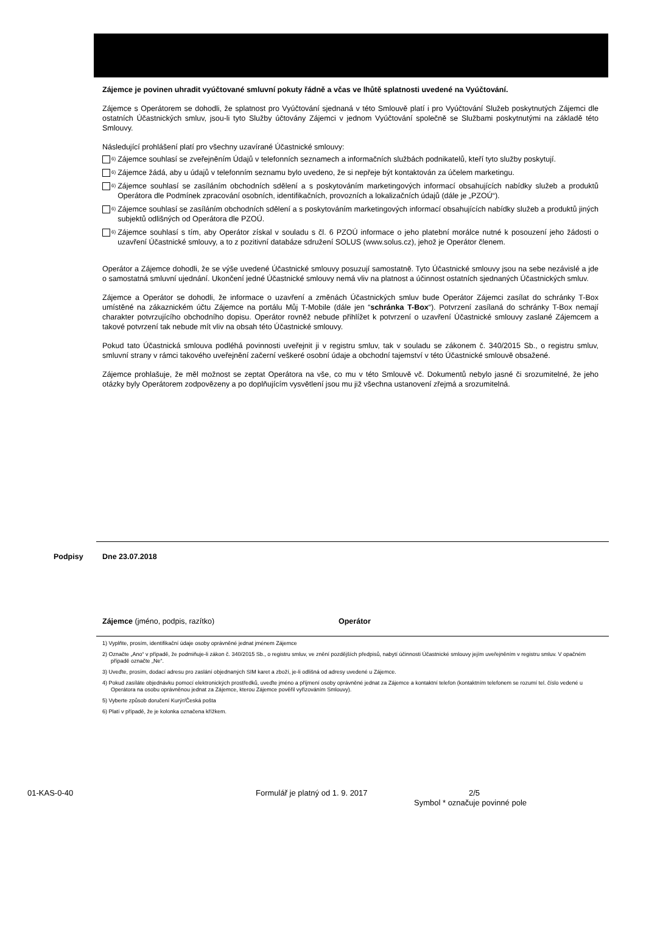Zájemce je povinen uhradit vyúčtované smluvní pokuty řádně a včas ve lhůtě splatnosti uvedené na Vyúčtování.
Zájemce s Operátorem se dohodli, že splatnost pro Vyúčtování sjednaná v této Smlouvě platí i pro Vyúčtování Služeb poskytnutých Zájemci dle ostatních Účastnických smluv, jsou-li tyto Služby účtovány Zájemci v jednom Vyúčtování společně se Službami poskytnutými na základě této Smlouvy.
Následující prohlášení platí pro všechny uzavírané Účastnické smlouvy:
<sup>6)</sup>
Zájemce souhlasí se zveřejněním Údajů v telefonních seznamech a informačních službách podnikatelů, kteří tyto služby poskytují.
<sup>6)</sup>
Zájemce žádá, aby u údajů v telefonním seznamu bylo uvedeno, že si nepřeje být kontaktován za účelem marketingu.
<sup>6)</sup>
Zájemce souhlasí se zasíláním obchodních sdělení a s poskytováním marketingových informací obsahujících nabídky služeb a produktů Operátora dle Podmínek zpracování osobních, identifikačních, provozních a lokalizačních údajů (dále je „PZOÚ“).
<sup>6)</sup>
Zájemce souhlasí se zasíláním obchodních sdělení a s poskytováním marketingových informací obsahujících nabídky služeb a produktů jiných subjektů odlišných od Operátora dle PZOÚ.
<sup>6)</sup>
Zájemce souhlasí s tím, aby Operátor získal v souladu s čl. 6 PZOÚ informace o jeho platební morálce nutné k posouzení jeho žádosti o uzavření Účastnické smlouvy, a to z pozitivní databáze sdružení SOLUS (www.solus.cz), jehož je Operátor členem.
Operátor a Zájemce dohodli, že se výše uvedené Účastnické smlouvy posuzují samostatně. Tyto Účastnické smlouvy jsou na sebe nezávislé a jde o samostatná smluvní ujednání. Ukončení jedné Účastnické smlouvy nemá vliv na platnost a účinnost ostatních sjednaných Účastnických smluv.
Zájemce a Operátor se dohodli, že informace o uzavření a změnách Účastnických smluv bude Operátor Zájemci zasílat do schránky T-Box umístěné na zákaznickém účtu Zájemce na portálu Můj T-Mobile (dále jen “schránka T-Box“). Potvrzení zasílaná do schránky T-Box nemají charakter potvrzujícího obchodního dopisu. Operátor rovněž nebude přihlížet k potvrzení o uzavření Účastnické smlouvy zaslané Zájemcem a takové potvrzení tak nebude mít vliv na obsah této Účastnické smlouvy.
Pokud tato Účastnická smlouva podléhá povinnosti uveřejnit ji v registru smluv, tak v souladu se zákonem č. 340/2015 Sb., o registru smluv, smluvní strany v rámci takového uveřejnění začerní veškeré osobní údaje a obchodní tajemství v této Účastnické smlouvě obsažené.
Zájemce prohlašuje, že měl možnost se zeptat Operátora na vše, co mu v této Smlouvě vč. Dokumentů nebylo jasné či srozumitelné, že jeho otázky byly Operátorem zodpovězeny a po doplňujícím vysvětlení jsou mu již všechna ustanovení zřejmá a srozumitelná.
Podpisy Dne 23.07.2018
Zájemce (jméno, podpis, razítko) Operátor
1) Vyplňte, prosím, identifikační údaje osoby oprávněné jednat jménem Zájemce
2) Označte „Ano“ v případě, že podmiňuje-li zákon č. 340/2015 Sb., o registru smluv, ve znění pozdějších předpisů, nabytí účinnosti Účastnické smlouvy jejím uveřejněním v registru smluv. V opačném případě označte „Ne“.
3) Uveďte, prosím, dodací adresu pro zaslání objednaných SIM karet a zboží, je-li odlišná od adresy uvedené u Zájemce.
4) Pokud zasíláte objednávku pomocí elektronických prostředků, uveďte jméno a příjmení osoby oprávněné jednat za Zájemce a kontaktní telefon (kontaktním telefonem se rozumí tel. číslo vedené u Operátora na osobu oprávněnou jednat za Zájemce, kterou Zájemce pověřil vyřizováním Smlouvy).
5) Vyberte způsob doručení Kurýr/Česká pošta
6) Platí v případě, že je kolonka označena křížkem.
01-KAS-0-40 Formulář je platný od 1. 9. 2017 2/5
Symbol * označuje povinné pole